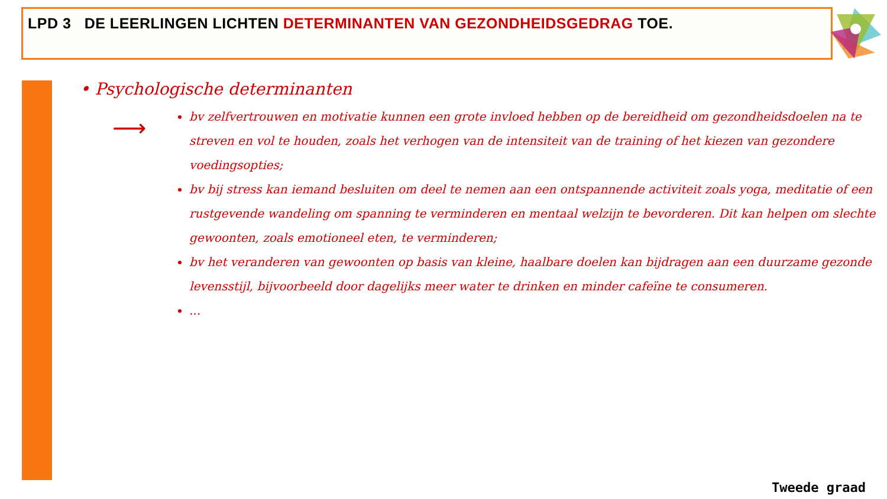LPD 3 DE LEERLINGEN LICHTEN DETERMINANTEN VAN GEZONDHEIDSGEDRAG TOE.
⟶
• Psychologische determinanten
bv zelfvertrouwen en motivatie kunnen een grote invloed hebben op de bereidheid om gezondheidsdoelen na te streven en vol te houden, zoals het verhogen van de intensiteit van de training of het kiezen van gezondere voedingsopties;
bv bij stress kan iemand besluiten om deel te nemen aan een ontspannende activiteit zoals yoga, meditatie of een rustgevende wandeling om spanning te verminderen en mentaal welzijn te bevorderen. Dit kan helpen om slechte gewoonten, zoals emotioneel eten, te verminderen;
bv het veranderen van gewoonten op basis van kleine, haalbare doelen kan bijdragen aan een duurzame gezonde levensstijl, bijvoorbeeld door dagelijks meer water te drinken en minder cafeïne te consumeren.
...
Tweede graad